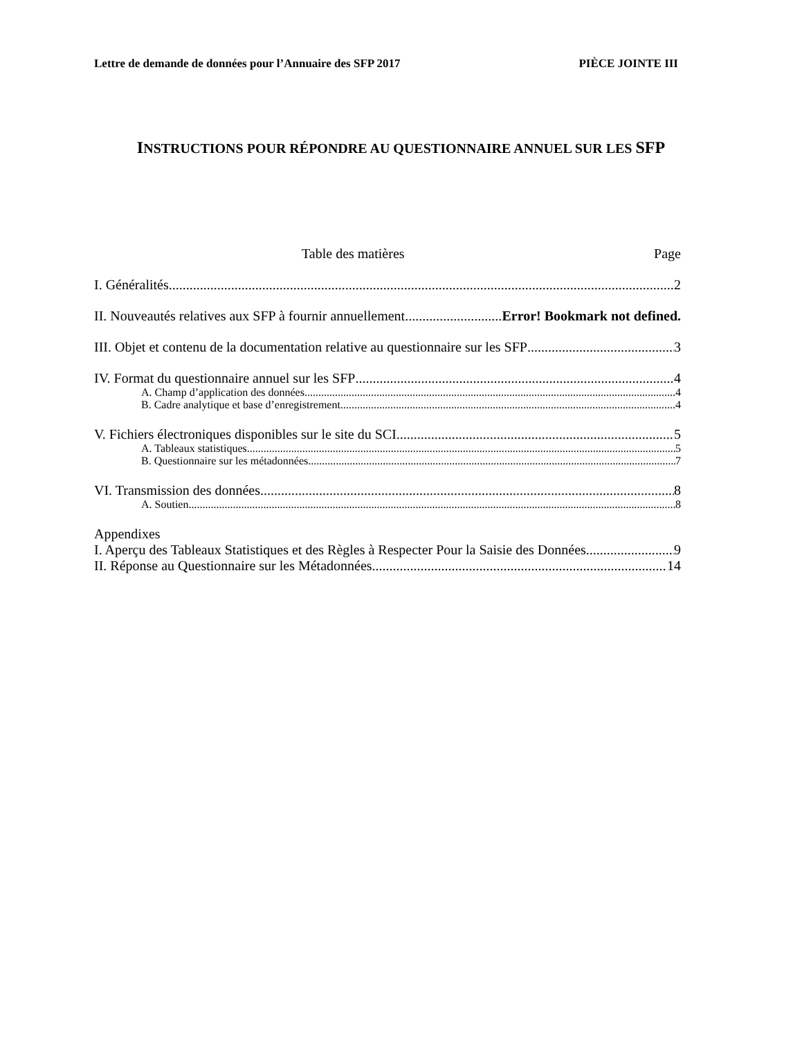Lettre de demande de données pour l’Annuaire des SFP 2017 PIÈCE JOINTE III
INSTRUCTIONS POUR RÉPONDRE AU QUESTIONNAIRE ANNUEL SUR LES SFP
Table des matières Page
I. Généralités 2
II. Nouveautés relatives aux SFP à fournir annuellement Error! Bookmark not defined.
III. Objet et contenu de la documentation relative au questionnaire sur les SFP 3
IV. Format du questionnaire annuel sur les SFP 4
A. Champ d’application des données 4
B. Cadre analytique et base d’enregistrement 4
V. Fichiers électroniques disponibles sur le site du SCI 5
A. Tableaux statistiques 5
B. Questionnaire sur les métadonnées 7
VI. Transmission des données 8
A. Soutien 8
Appendixes
I. Aperçu des Tableaux Statistiques et des Règles à Respecter Pour la Saisie des Données 9
II. Réponse au Questionnaire sur les Métadonnées 14